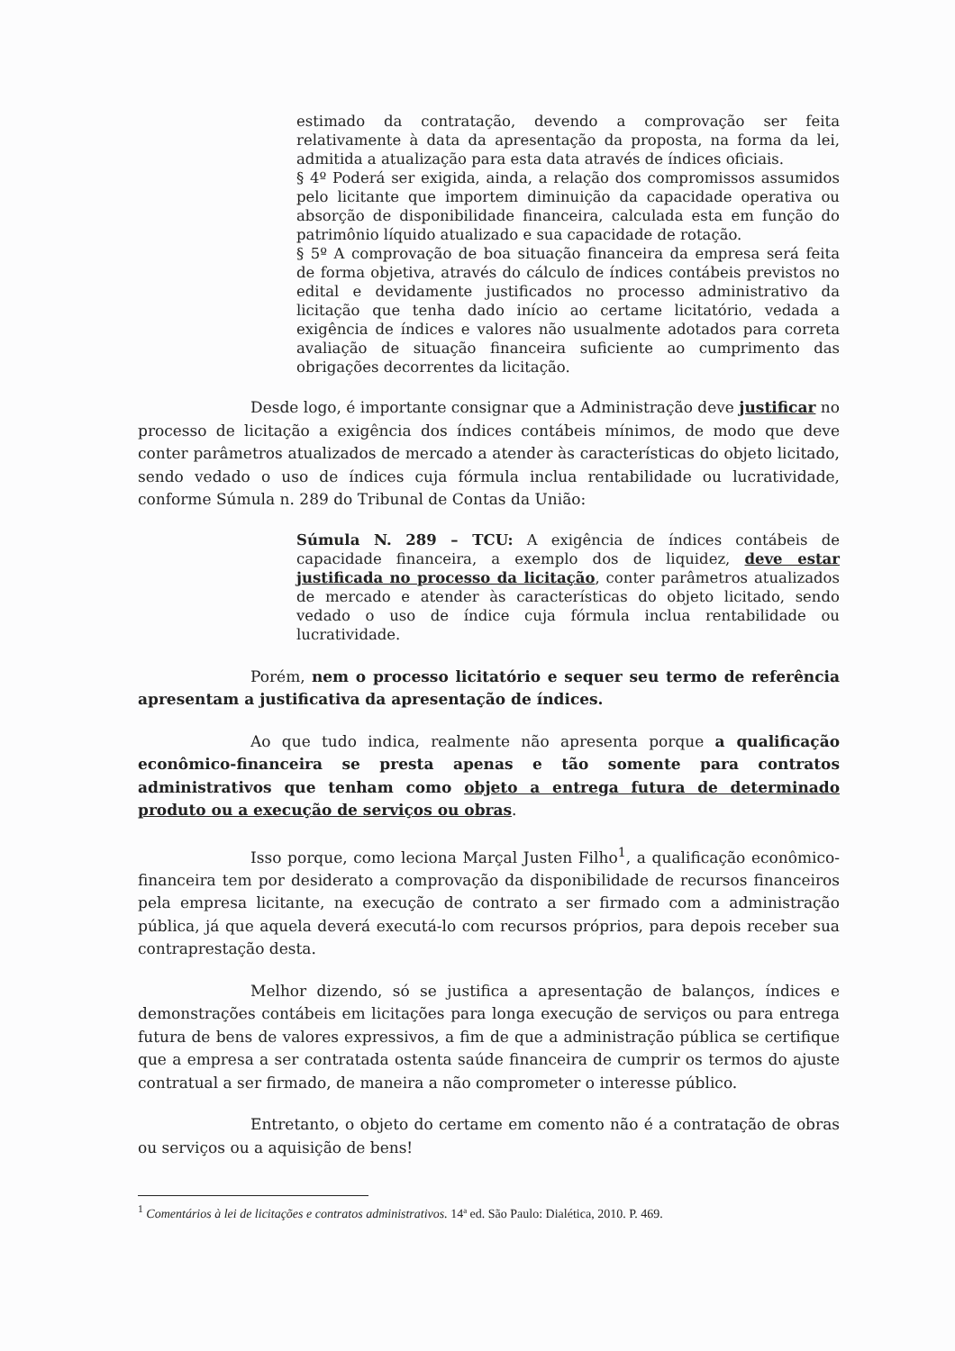estimado da contratação, devendo a comprovação ser feita relativamente à data da apresentação da proposta, na forma da lei, admitida a atualização para esta data através de índices oficiais.
§ 4º Poderá ser exigida, ainda, a relação dos compromissos assumidos pelo licitante que importem diminuição da capacidade operativa ou absorção de disponibilidade financeira, calculada esta em função do patrimônio líquido atualizado e sua capacidade de rotação.
§ 5º A comprovação de boa situação financeira da empresa será feita de forma objetiva, através do cálculo de índices contábeis previstos no edital e devidamente justificados no processo administrativo da licitação que tenha dado início ao certame licitatório, vedada a exigência de índices e valores não usualmente adotados para correta avaliação de situação financeira suficiente ao cumprimento das obrigações decorrentes da licitação.
Desde logo, é importante consignar que a Administração deve justificar no processo de licitação a exigência dos índices contábeis mínimos, de modo que deve conter parâmetros atualizados de mercado a atender às características do objeto licitado, sendo vedado o uso de índices cuja fórmula inclua rentabilidade ou lucratividade, conforme Súmula n. 289 do Tribunal de Contas da União:
Súmula N. 289 – TCU: A exigência de índices contábeis de capacidade financeira, a exemplo dos de liquidez, deve estar justificada no processo da licitação, conter parâmetros atualizados de mercado e atender às características do objeto licitado, sendo vedado o uso de índice cuja fórmula inclua rentabilidade ou lucratividade.
Porém, nem o processo licitatório e sequer seu termo de referência apresentam a justificativa da apresentação de índices.
Ao que tudo indica, realmente não apresenta porque a qualificação econômico-financeira se presta apenas e tão somente para contratos administrativos que tenham como objeto a entrega futura de determinado produto ou a execução de serviços ou obras.
Isso porque, como leciona Marçal Justen Filho<sup>1</sup>, a qualificação econômico-financeira tem por desiderato a comprovação da disponibilidade de recursos financeiros pela empresa licitante, na execução de contrato a ser firmado com a administração pública, já que aquela deverá executá-lo com recursos próprios, para depois receber sua contraprestação desta.
Melhor dizendo, só se justifica a apresentação de balanços, índices e demonstrações contábeis em licitações para longa execução de serviços ou para entrega futura de bens de valores expressivos, a fim de que a administração pública se certifique que a empresa a ser contratada ostenta saúde financeira de cumprir os termos do ajuste contratual a ser firmado, de maneira a não comprometer o interesse público.
Entretanto, o objeto do certame em comento não é a contratação de obras ou serviços ou a aquisição de bens!
<sup>1</sup> Comentários à lei de licitações e contratos administrativos. 14ª ed. São Paulo: Dialética, 2010. P. 469.